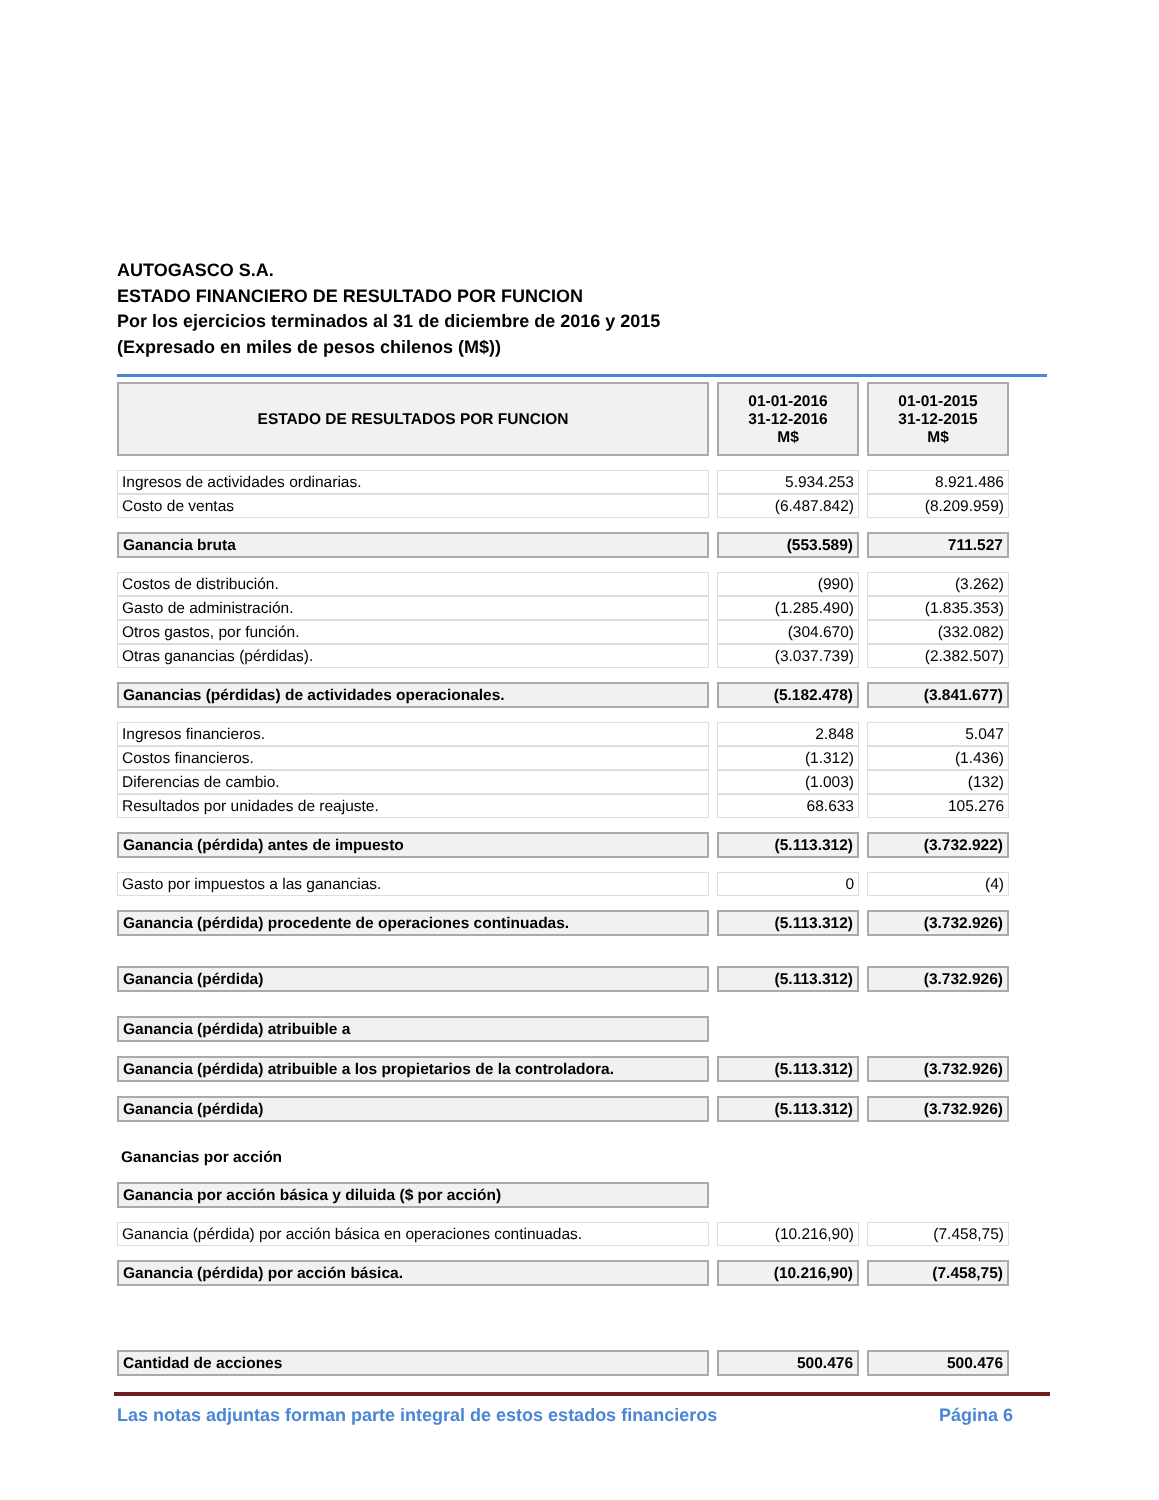AUTOGASCO S.A.
ESTADO FINANCIERO DE RESULTADO POR FUNCION
Por los ejercicios terminados al 31 de diciembre de 2016 y 2015
(Expresado en miles de pesos chilenos (M$))
| ESTADO DE RESULTADOS POR FUNCION | 01-01-2016 31-12-2016 M$ | 01-01-2015 31-12-2015 M$ |
| Ingresos de actividades ordinarias. | 5.934.253 | 8.921.486 |
| Costo de ventas | (6.487.842) | (8.209.959) |
| Ganancia bruta | (553.589) | 711.527 |
| Costos de distribución. | (990) | (3.262) |
| Gasto de administración. | (1.285.490) | (1.835.353) |
| Otros gastos, por función. | (304.670) | (332.082) |
| Otras ganancias (pérdidas). | (3.037.739) | (2.382.507) |
| Ganancias (pérdidas) de actividades operacionales. | (5.182.478) | (3.841.677) |
| Ingresos financieros. | 2.848 | 5.047 |
| Costos financieros. | (1.312) | (1.436) |
| Diferencias de cambio. | (1.003) | (132) |
| Resultados por unidades de reajuste. | 68.633 | 105.276 |
| Ganancia (pérdida) antes de impuesto | (5.113.312) | (3.732.922) |
| Gasto por impuestos a las ganancias. | 0 | (4) |
| Ganancia (pérdida) procedente de operaciones continuadas. | (5.113.312) | (3.732.926) |
| Ganancia (pérdida) | (5.113.312) | (3.732.926) |
| Ganancia (pérdida) atribuible a | | |
| Ganancia (pérdida) atribuible a los propietarios de la controladora. | (5.113.312) | (3.732.926) |
| Ganancia (pérdida) | (5.113.312) | (3.732.926) |
| Ganancias por acción | | |
| Ganancia por acción básica y diluida ($ por acción) | | |
| Ganancia (pérdida) por acción básica en operaciones continuadas. | (10.216,90) | (7.458,75) |
| Ganancia (pérdida) por acción básica. | (10.216,90) | (7.458,75) |
| Cantidad de acciones | 500.476 | 500.476 |
Las notas adjuntas forman parte integral de estos estados financieros Página 6